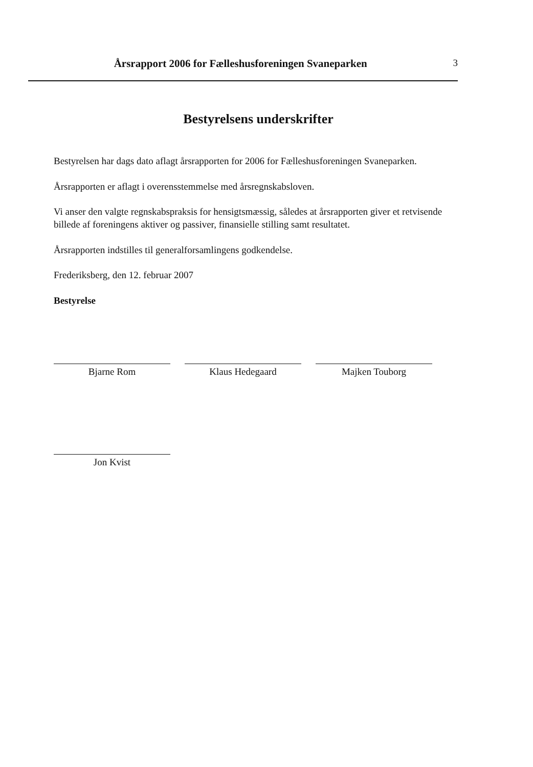Årsrapport 2006 for Fælleshusforeningen Svaneparken
3
Bestyrelsens underskrifter
Bestyrelsen har dags dato aflagt årsrapporten for 2006 for Fælleshusforeningen Svaneparken.
Årsrapporten er aflagt i overensstemmelse med årsregnskabsloven.
Vi anser den valgte regnskabspraksis for hensigtsmæssig, således at årsrapporten giver et retvisende billede af foreningens aktiver og passiver, finansielle stilling samt resultatet.
Årsrapporten indstilles til generalforsamlingens godkendelse.
Frederiksberg, den 12. februar 2007
Bestyrelse
Bjarne Rom Klaus Hedegaard Majken Touborg
Jon Kvist